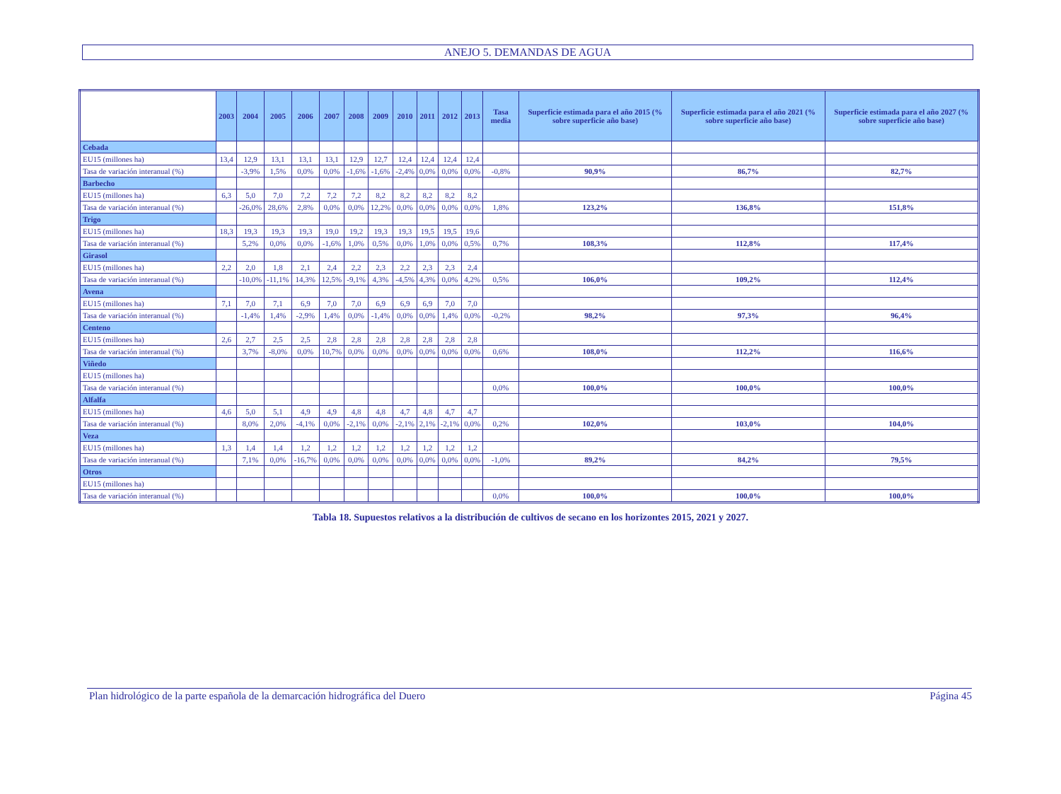ANEJO 5. DEMANDAS DE AGUA
| | 2003 | 2004 | 2005 | 2006 | 2007 | 2008 | 2009 | 2010 | 2011 | 2012 | 2013 | Tasa media | Superficie estimada para el año 2015 (% sobre superficie año base) | Superficie estimada para el año 2021 (% sobre superficie año base) | Superficie estimada para el año 2027 (% sobre superficie año base) |
| --- | --- | --- | --- | --- | --- | --- | --- | --- | --- | --- | --- | --- | --- | --- | --- |
| Cebada | | | | | | | | | | | | | | | |
| EU15 (millones ha) | 13,4 | 12,9 | 13,1 | 13,1 | 13,1 | 12,9 | 12,7 | 12,4 | 12,4 | 12,4 | 12,4 | | | | |
| Tasa de variación interanual (%) | | -3,9% | 1,5% | 0,0% | 0,0% | -1,6% | -1,6% | -2,4% | 0,0% | 0,0% | 0,0% | -0,8% | 90,9% | 86,7% | 82,7% |
| Barbecho | | | | | | | | | | | | | | | |
| EU15 (millones ha) | 6,3 | 5,0 | 7,0 | 7,2 | 7,2 | 7,2 | 8,2 | 8,2 | 8,2 | 8,2 | 8,2 | | | | |
| Tasa de variación interanual (%) | | -26,0% | 28,6% | 2,8% | 0,0% | 0,0% | 12,2% | 0,0% | 0,0% | 0,0% | 0,0% | 1,8% | 123,2% | 136,8% | 151,8% |
| Trigo | | | | | | | | | | | | | | | |
| EU15 (millones ha) | 18,3 | 19,3 | 19,3 | 19,3 | 19,0 | 19,2 | 19,3 | 19,3 | 19,5 | 19,5 | 19,6 | | | | |
| Tasa de variación interanual (%) | | 5,2% | 0,0% | 0,0% | -1,6% | 1,0% | 0,5% | 0,0% | 1,0% | 0,0% | 0,5% | 0,7% | 108,3% | 112,8% | 117,4% |
| Girasol | | | | | | | | | | | | | | | |
| EU15 (millones ha) | 2,2 | 2,0 | 1,8 | 2,1 | 2,4 | 2,2 | 2,3 | 2,2 | 2,3 | 2,3 | 2,4 | | | | |
| Tasa de variación interanual (%) | | -10,0% | -11,1% | 14,3% | 12,5% | -9,1% | 4,3% | -4,5% | 4,3% | 0,0% | 4,2% | 0,5% | 106,0% | 109,2% | 112,4% |
| Avena | | | | | | | | | | | | | | | |
| EU15 (millones ha) | 7,1 | 7,0 | 7,1 | 6,9 | 7,0 | 7,0 | 6,9 | 6,9 | 6,9 | 7,0 | 7,0 | | | | |
| Tasa de variación interanual (%) | | -1,4% | 1,4% | -2,9% | 1,4% | 0,0% | -1,4% | 0,0% | 0,0% | 1,4% | 0,0% | -0,2% | 98,2% | 97,3% | 96,4% |
| Centeno | | | | | | | | | | | | | | | |
| EU15 (millones ha) | 2,6 | 2,7 | 2,5 | 2,5 | 2,8 | 2,8 | 2,8 | 2,8 | 2,8 | 2,8 | 2,8 | | | | |
| Tasa de variación interanual (%) | | 3,7% | -8,0% | 0,0% | 10,7% | 0,0% | 0,0% | 0,0% | 0,0% | 0,0% | 0,0% | 0,6% | 108,0% | 112,2% | 116,6% |
| Viñedo | | | | | | | | | | | | | | | |
| EU15 (millones ha) | | | | | | | | | | | | | | | |
| Tasa de variación interanual (%) | | | | | | | | | | | | 0,0% | 100,0% | 100,0% | 100,0% |
| Alfalfa | | | | | | | | | | | | | | | |
| EU15 (millones ha) | 4,6 | 5,0 | 5,1 | 4,9 | 4,9 | 4,8 | 4,8 | 4,7 | 4,8 | 4,7 | 4,7 | | | | |
| Tasa de variación interanual (%) | | 8,0% | 2,0% | -4,1% | 0,0% | -2,1% | 0,0% | -2,1% | 2,1% | -2,1% | 0,0% | 0,2% | 102,0% | 103,0% | 104,0% |
| Veza | | | | | | | | | | | | | | | |
| EU15 (millones ha) | 1,3 | 1,4 | 1,4 | 1,2 | 1,2 | 1,2 | 1,2 | 1,2 | 1,2 | 1,2 | 1,2 | | | | |
| Tasa de variación interanual (%) | | 7,1% | 0,0% | -16,7% | 0,0% | 0,0% | 0,0% | 0,0% | 0,0% | 0,0% | 0,0% | -1,0% | 89,2% | 84,2% | 79,5% |
| Otros | | | | | | | | | | | | | | | |
| EU15 (millones ha) | | | | | | | | | | | | | | | |
| Tasa de variación interanual (%) | | | | | | | | | | | | 0,0% | 100,0% | 100,0% | 100,0% |
Tabla 18. Supuestos relativos a la distribución de cultivos de secano en los horizontes 2015, 2021 y 2027.
Plan hidrológico de la parte española de la demarcación hidrográfica del Duero Página 45